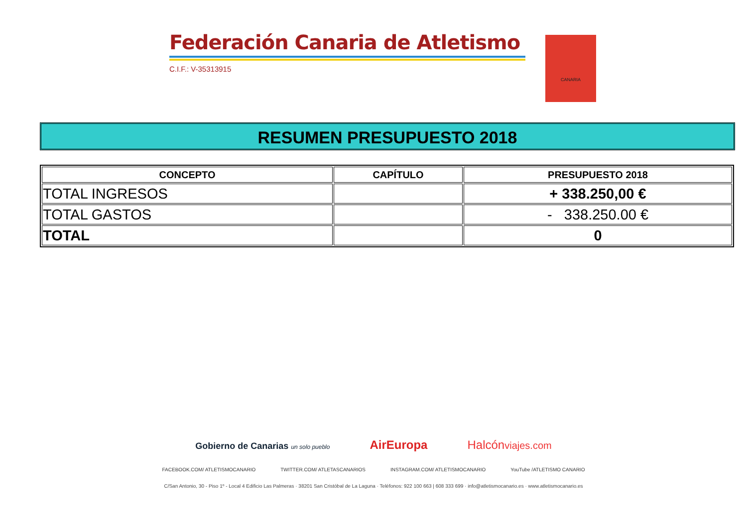Federación Canaria de Atletismo
C.I.F.: V-35313915
CANARIA
RESUMEN PRESUPUESTO 2018
| CONCEPTO | CAPÍTULO | PRESUPUESTO 2018 |
| --- | --- | --- |
| TOTAL INGRESOS | | + 338.250,00 € |
| TOTAL GASTOS | | - 338.250.00 € |
| TOTAL | | 0 |
Gobierno de Canarias un solo pueblo AirEuropa Halcónviajes.com
FACEBOOK.COM/ ATLETISMOCANARIO TWITTER.COM/ ATLETASCANARIOS INSTAGRAM.COM/ ATLETISMOCANARIO YouTube /ATLETISMO CANARIO
C/San Antonio, 30 - Piso 1º - Local 4 Edificio Las Palmeras · 38201 San Cristóbal de La Laguna · Teléfonos: 922 100 663 | 608 333 699 · info@atletismocanario.es · www.atletismocanario.es